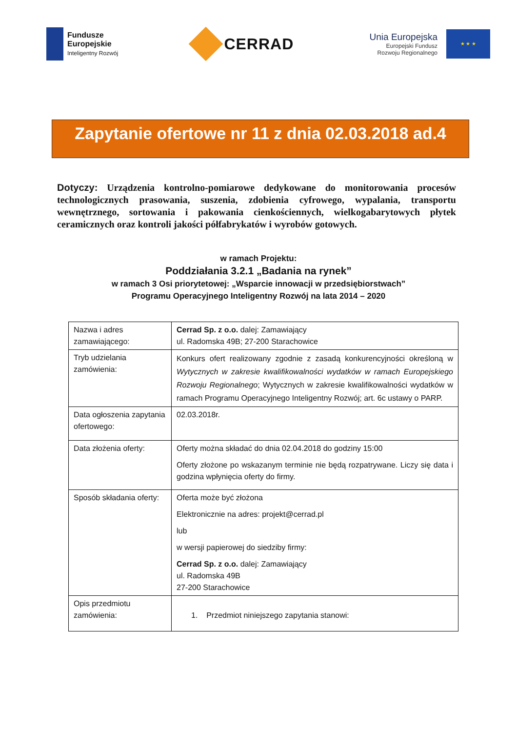Fundusze
Europejskie
Inteligentny Rozwój
CERRAD
Unia Europejska
Europejski Fundusz
Rozwoju Regionalnego
★ ★ ★
Zapytanie ofertowe nr 11 z dnia 02.03.2018 ad.4
Dotyczy: Urządzenia kontrolno-pomiarowe dedykowane do monitorowania procesów technologicznych prasowania, suszenia, zdobienia cyfrowego, wypalania, transportu wewnętrznego, sortowania i pakowania cienkościennych, wielkogabarytowych płytek ceramicznych oraz kontroli jakości półfabrykatów i wyrobów gotowych.
w ramach Projektu:
Poddziałania 3.2.1 „Badania na rynek”
w ramach 3 Osi priorytetowej: „Wsparcie innowacji w przedsiębiorstwach”
Programu Operacyjnego Inteligentny Rozwój na lata 2014 – 2020
| Nazwa i adres zamawiającego: | Cerrad Sp. z o.o. dalej: Zamawiający ul. Radomska 49B; 27-200 Starachowice |
| Tryb udzielania zamówienia: | Konkurs ofert realizowany zgodnie z zasadą konkurencyjności określoną w Wytycznych w zakresie kwalifikowalności wydatków w ramach Europejskiego Rozwoju Regionalnego ; Wytycznych w zakresie kwalifikowalności wydatków w ramach Programu Operacyjnego Inteligentny Rozwój; art. 6c ustawy o PARP. |
| Data ogłoszenia zapytania ofertowego: | 02.03.2018r. |
| Data złożenia oferty: | Oferty można składać do dnia 02.04.2018 do godziny 15:00 Oferty złożone po wskazanym terminie nie będą rozpatrywane. Liczy się data i godzina wpłynięcia oferty do firmy. |
| Sposób składania oferty: | Oferta może być złożona Elektronicznie na adres: projekt@cerrad.pl lub w wersji papierowej do siedziby firmy: Cerrad Sp. z o.o. dalej: Zamawiający ul. Radomska 49B 27-200 Starachowice |
| Opis przedmiotu zamówienia: | 1. Przedmiot niniejszego zapytania stanowi: |